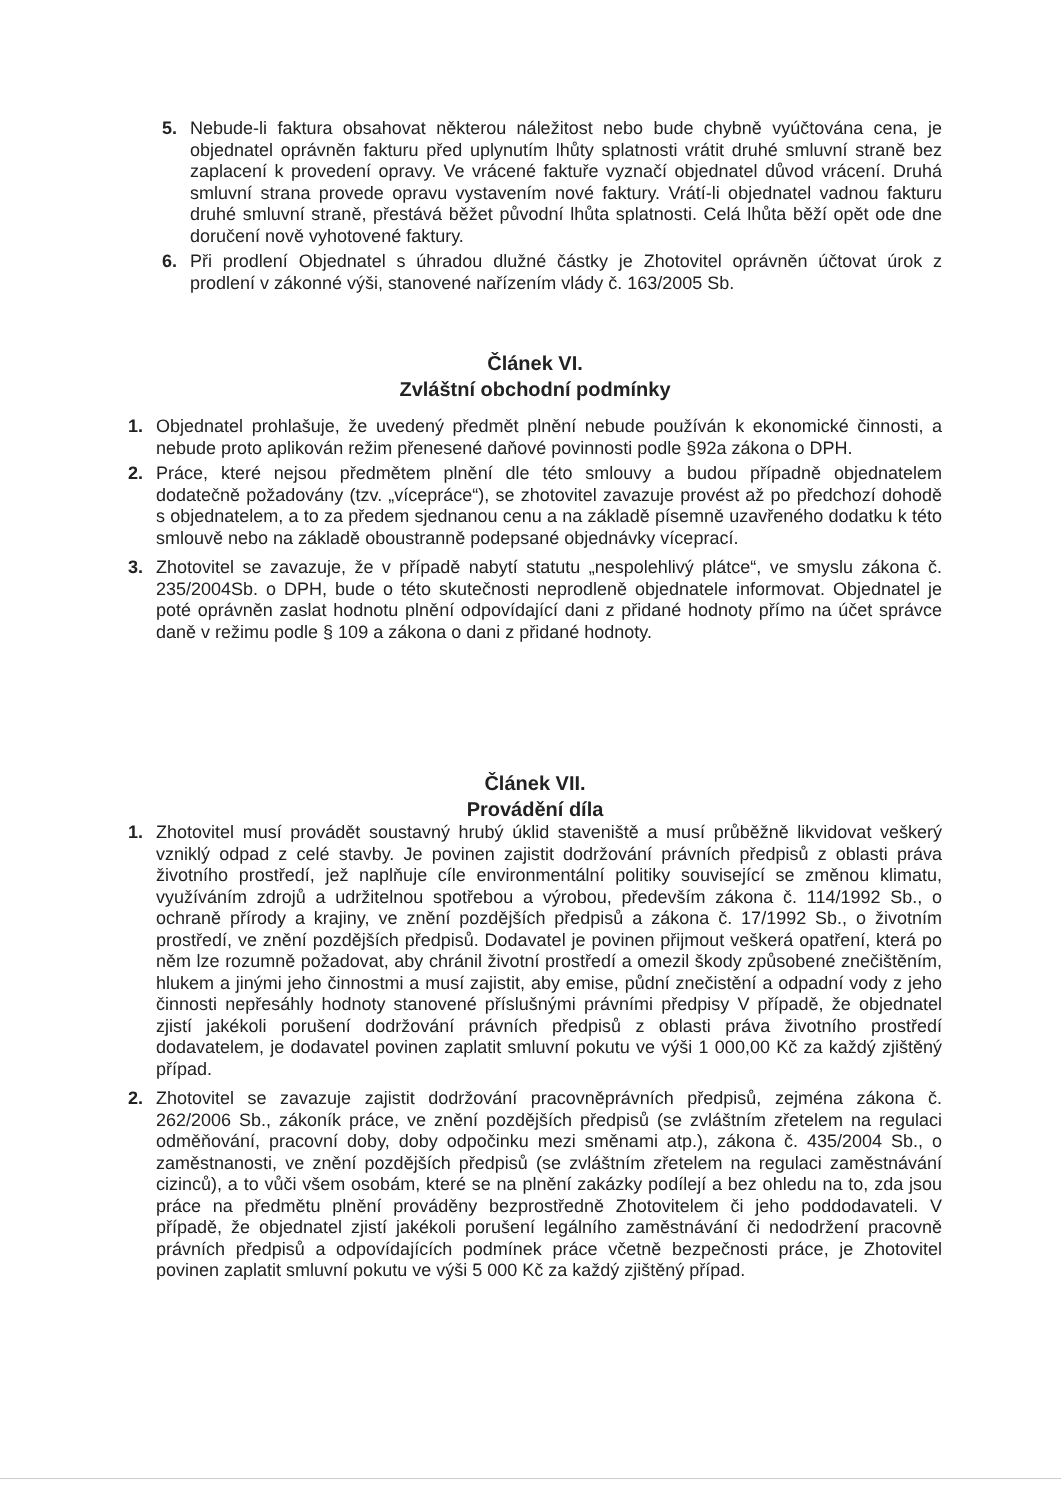5. Nebude-li faktura obsahovat některou náležitost nebo bude chybně vyúčtována cena, je objednatel oprávněn fakturu před uplynutím lhůty splatnosti vrátit druhé smluvní straně bez zaplacení k provedení opravy. Ve vrácené faktuře vyznačí objednatel důvod vrácení. Druhá smluvní strana provede opravu vystavením nové faktury. Vrátí-li objednatel vadnou fakturu druhé smluvní straně, přestává běžet původní lhůta splatnosti. Celá lhůta běží opět ode dne doručení nově vyhotovené faktury.
6. Při prodlení Objednatel s úhradou dlužné částky je Zhotovitel oprávněn účtovat úrok z prodlení v zákonné výši, stanovené nařízením vlády č. 163/2005 Sb.
Článek VI.
Zvláštní obchodní podmínky
1. Objednatel prohlašuje, že uvedený předmět plnění nebude používán k ekonomické činnosti, a nebude proto aplikován režim přenesené daňové povinnosti podle §92a zákona o DPH.
2. Práce, které nejsou předmětem plnění dle této smlouvy a budou případně objednatelem dodatečně požadovány (tzv. „vícepráce“), se zhotovitel zavazuje provést až po předchozí dohodě s objednatelem, a to za předem sjednanou cenu a na základě písemně uzavřeného dodatku k této smlouvě nebo na základě oboustranně podepsané objednávky víceprací.
3. Zhotovitel se zavazuje, že v případě nabytí statutu „nespolehlivý plátce“, ve smyslu zákona č. 235/2004Sb. o DPH, bude o této skutečnosti neprodleně objednatele informovat. Objednatel je poté oprávněn zaslat hodnotu plnění odpovídající dani z přidané hodnoty přímo na účet správce daně v režimu podle § 109 a zákona o dani z přidané hodnoty.
Článek VII.
Provádění díla
1. Zhotovitel musí provádět soustavný hrubý úklid staveniště a musí průběžně likvidovat veškerý vzniklý odpad z celé stavby. Je povinen zajistit dodržování právních předpisů z oblasti práva životního prostředí, jež naplňuje cíle environmentální politiky související se změnou klimatu, využíváním zdrojů a udržitelnou spotřebou a výrobou, především zákona č. 114/1992 Sb., o ochraně přírody a krajiny, ve znění pozdějších předpisů a zákona č. 17/1992 Sb., o životním prostředí, ve znění pozdějších předpisů. Dodavatel je povinen přijmout veškerá opatření, která po něm lze rozumně požadovat, aby chránil životní prostředí a omezil škody způsobené znečištěním, hlukem a jinými jeho činnostmi a musí zajistit, aby emise, půdní znečistění a odpadní vody z jeho činnosti nepřesáhly hodnoty stanovené příslušnými právními předpisy V případě, že objednatel zjistí jakékoli porušení dodržování právních předpisů z oblasti práva životního prostředí dodavatelem, je dodavatel povinen zaplatit smluvní pokutu ve výši 1 000,00 Kč za každý zjištěný případ.
2. Zhotovitel se zavazuje zajistit dodržování pracovněprávních předpisů, zejména zákona č. 262/2006 Sb., zákoník práce, ve znění pozdějších předpisů (se zvláštním zřetelem na regulaci odměňování, pracovní doby, doby odpočinku mezi směnami atp.), zákona č. 435/2004 Sb., o zaměstnanosti, ve znění pozdějších předpisů (se zvláštním zřetelem na regulaci zaměstnávání cizinců), a to vůči všem osobám, které se na plnění zakázky podílejí a bez ohledu na to, zda jsou práce na předmětu plnění prováděny bezprostředně Zhotovitelem či jeho poddodavateli. V případě, že objednatel zjistí jakékoli porušení legálního zaměstnávání či nedodržení pracovně právních předpisů a odpovídajících podmínek práce včetně bezpečnosti práce, je Zhotovitel povinen zaplatit smluvní pokutu ve výši 5 000 Kč za každý zjištěný případ.